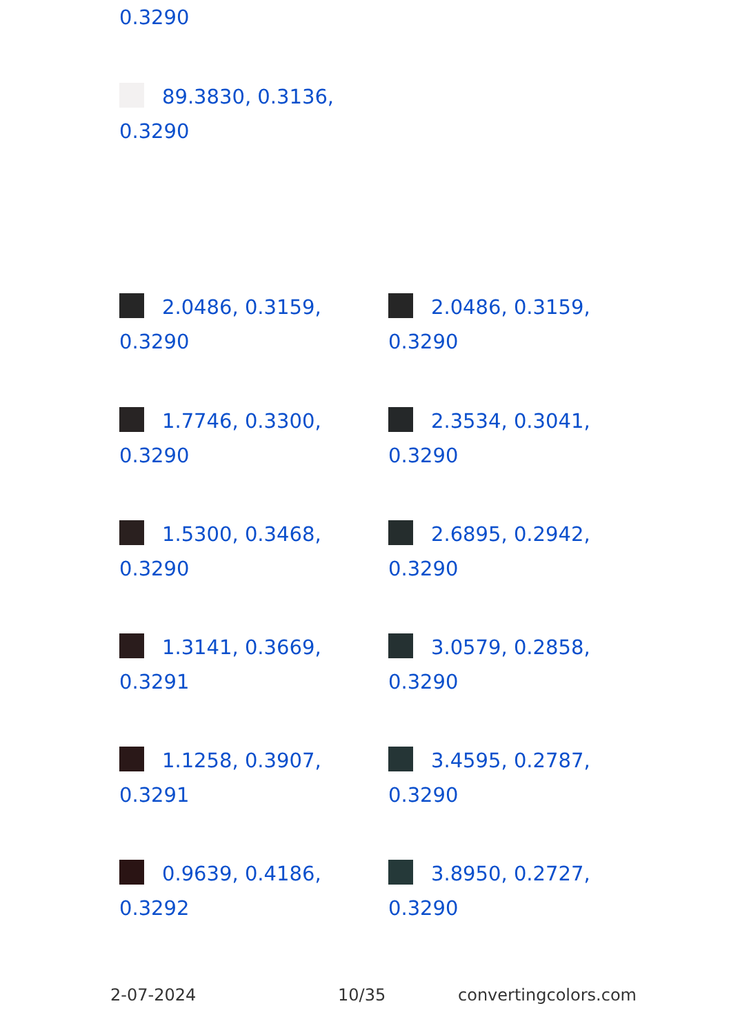0.3290
89.3830, 0.3136, 0.3290
2.0486, 0.3159, 0.3290
2.0486, 0.3159, 0.3290
1.7746, 0.3300, 0.3290
2.3534, 0.3041, 0.3290
1.5300, 0.3468, 0.3290
2.6895, 0.2942, 0.3290
1.3141, 0.3669, 0.3291
3.0579, 0.2858, 0.3290
1.1258, 0.3907, 0.3291
3.4595, 0.2787, 0.3290
0.9639, 0.4186, 0.3292
3.8950, 0.2727, 0.3290
2-07-2024 10/35 convertingcolors.com